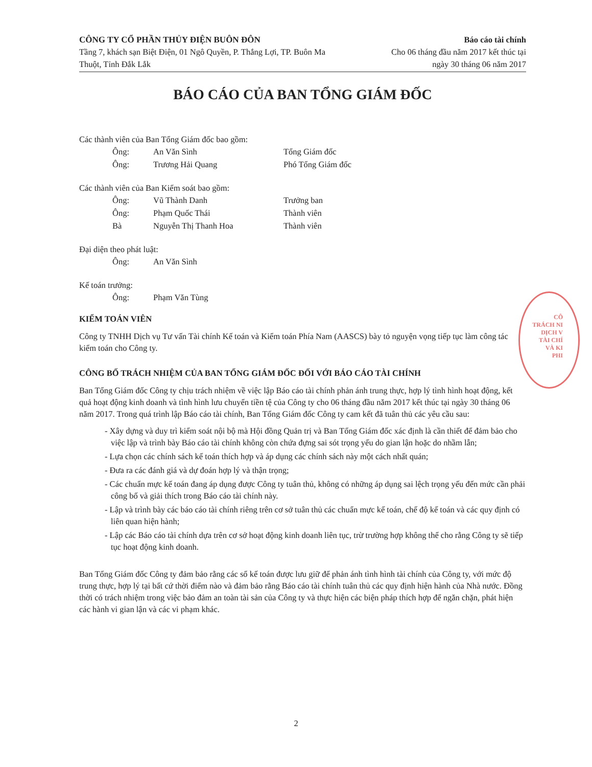CÔNG TY CỔ PHẦN THỦY ĐIỆN BUÔN ĐÔN
Tầng 7, khách sạn Biệt Điện, 01 Ngô Quyền, P. Thắng Lợi, TP. Buôn Ma Thuột, Tỉnh Đắk Lắk
Báo cáo tài chính
Cho 06 tháng đầu năm 2017 kết thúc tại
ngày 30 tháng 06 năm 2017
BÁO CÁO CỦA BAN TỔNG GIÁM ĐỐC
Các thành viên của Ban Tổng Giám đốc bao gồm:
| Ông: | An Văn Sình | Tổng Giám đốc |
| Ông: | Trương Hải Quang | Phó Tổng Giám đốc |
Các thành viên của Ban Kiểm soát bao gồm:
| Ông: | Vũ Thành Danh | Trưởng ban |
| Ông: | Phạm Quốc Thái | Thành viên |
| Bà | Nguyễn Thị Thanh Hoa | Thành viên |
Đại diện theo phát luật:
| Ông: | An Văn Sình | |
Kế toán trưởng:
| Ông: | Phạm Văn Tùng | |
KIỂM TOÁN VIÊN
Công ty TNHH Dịch vụ Tư vấn Tài chính Kế toán và Kiểm toán Phía Nam (AASCS) bày tỏ nguyện vọng tiếp tục làm công tác kiểm toán cho Công ty.
CÔNG BỐ TRÁCH NHIỆM CỦA BAN TỔNG GIÁM ĐỐC ĐỐI VỚI BÁO CÁO TÀI CHÍNH
Ban Tổng Giám đốc Công ty chịu trách nhiệm về việc lập Báo cáo tài chính phản ánh trung thực, hợp lý tình hình hoạt động, kết quả hoạt động kinh doanh và tình hình lưu chuyển tiền tệ của Công ty cho 06 tháng đầu năm 2017 kết thúc tại ngày 30 tháng 06 năm 2017. Trong quá trình lập Báo cáo tài chính, Ban Tổng Giám đốc Công ty cam kết đã tuân thủ các yêu cầu sau:
- Xây dựng và duy trì kiểm soát nội bộ mà Hội đồng Quản trị và Ban Tổng Giám đốc xác định là cần thiết để đảm bảo cho việc lập và trình bày Báo cáo tài chính không còn chứa đựng sai sót trọng yếu do gian lận hoặc do nhầm lẫn;
- Lựa chọn các chính sách kế toán thích hợp và áp dụng các chính sách này một cách nhất quán;
- Đưa ra các đánh giá và dự đoán hợp lý và thận trọng;
- Các chuẩn mực kế toán đang áp dụng được Công ty tuân thủ, không có những áp dụng sai lệch trọng yếu đến mức cần phải công bố và giải thích trong Báo cáo tài chính này.
- Lập và trình bày các báo cáo tài chính riêng trên cơ sở tuân thủ các chuẩn mực kế toán, chế độ kế toán và các quy định có liên quan hiện hành;
- Lập các Báo cáo tài chính dựa trên cơ sở hoạt động kinh doanh liên tục, trừ trường hợp không thể cho rằng Công ty sẽ tiếp tục hoạt động kinh doanh.
Ban Tổng Giám đốc Công ty đảm bảo rằng các sổ kế toán được lưu giữ để phản ánh tình hình tài chính của Công ty, với mức độ trung thực, hợp lý tại bất cứ thời điểm nào và đảm bảo rằng Báo cáo tài chính tuân thủ các quy định hiện hành của Nhà nước. Đồng thời có trách nhiệm trong việc bảo đảm an toàn tài sản của Công ty và thực hiện các biện pháp thích hợp để ngăn chặn, phát hiện các hành vi gian lận và các vi phạm khác.
CÔ
TRÁCH NI
DỊCH V
TÀI CHÍ
VÀ KI
PHI
2